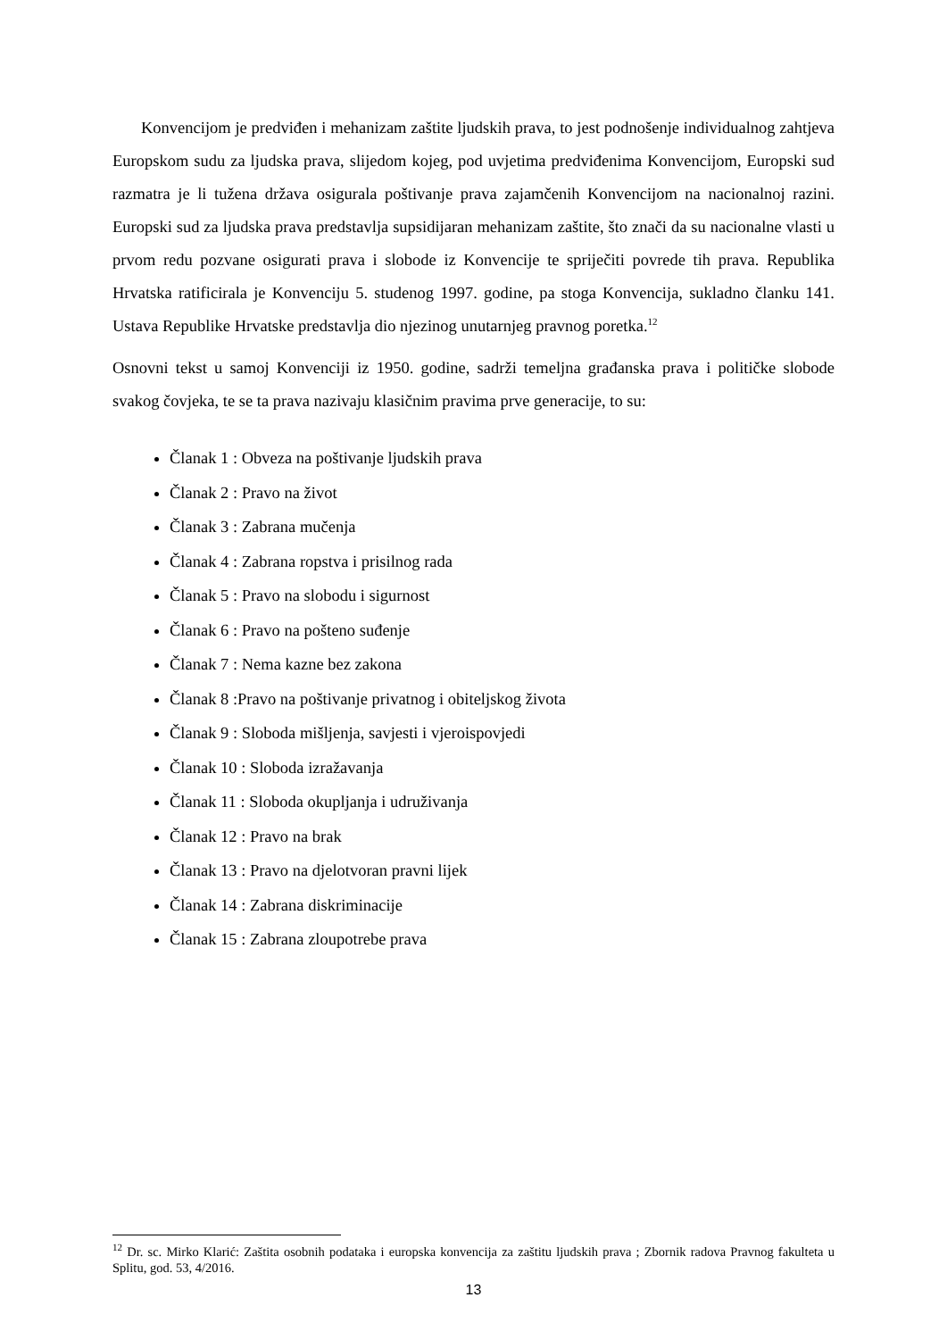Konvencijom je predviđen i mehanizam zaštite ljudskih prava, to jest podnošenje individualnog zahtjeva Europskom sudu za ljudska prava, slijedom kojeg, pod uvjetima predviđenima Konvencijom, Europski sud razmatra je li tužena država osigurala poštivanje prava zajamčenih Konvencijom na nacionalnoj razini. Europski sud za ljudska prava predstavlja supsidijaran mehanizam zaštite, što znači da su nacionalne vlasti u prvom redu pozvane osigurati prava i slobode iz Konvencije te spriječiti povrede tih prava. Republika Hrvatska ratificirala je Konvenciju 5. studenog 1997. godine, pa stoga Konvencija, sukladno članku 141. Ustava Republike Hrvatske predstavlja dio njezinog unutarnjeg pravnog poretka.<sup>12</sup>
Osnovni tekst u samoj Konvenciji iz 1950. godine, sadrži temeljna građanska prava i političke slobode svakog čovjeka, te se ta prava nazivaju klasičnim pravima prve generacije, to su:
Članak 1 : Obveza na poštivanje ljudskih prava
Članak 2 : Pravo na život
Članak 3 : Zabrana mučenja
Članak 4 : Zabrana ropstva i prisilnog rada
Članak 5 : Pravo na slobodu i sigurnost
Članak 6 : Pravo na pošteno suđenje
Članak 7 : Nema kazne bez zakona
Članak 8 :Pravo na poštivanje privatnog i obiteljskog života
Članak 9 : Sloboda mišljenja, savjesti i vjeroispovjedi
Članak 10 : Sloboda izražavanja
Članak 11 : Sloboda okupljanja i udruživanja
Članak 12 : Pravo na brak
Članak 13 : Pravo na djelotvoran pravni lijek
Članak 14 : Zabrana diskriminacije
Članak 15 : Zabrana zloupotrebe prava
<sup>12</sup> Dr. sc. Mirko Klarić: Zaštita osobnih podataka i europska konvencija za zaštitu ljudskih prava ; Zbornik radova Pravnog fakulteta u Splitu, god. 53, 4/2016.
13